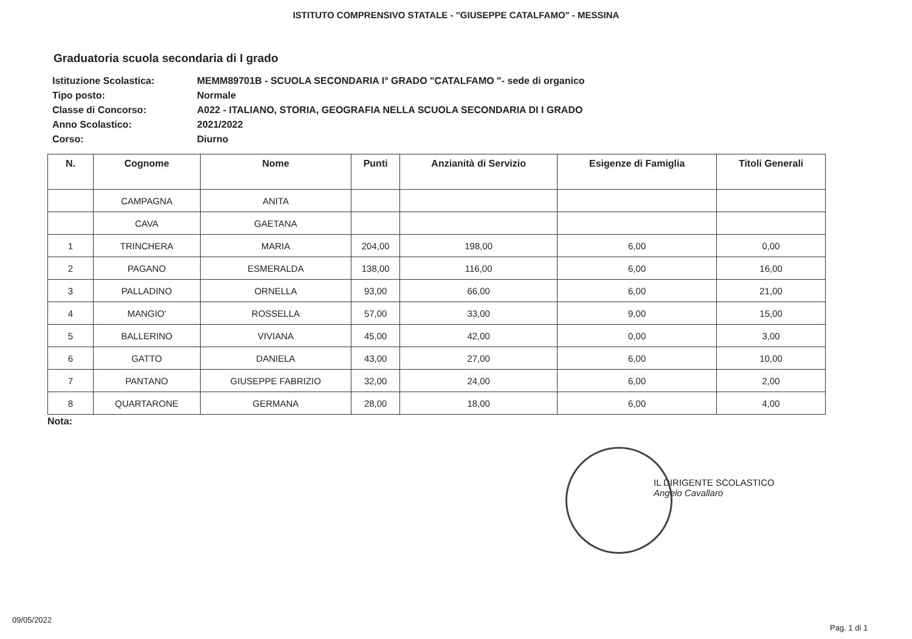ISTITUTO COMPRENSIVO STATALE - "GIUSEPPE CATALFAMO" - MESSINA
Graduatoria scuola secondaria di I grado
| Istituzione Scolastica: | MEMM89701B - SCUOLA SECONDARIA I° GRADO "CATALFAMO "- sede di organico |
| Tipo posto: | Normale |
| Classe di Concorso: | A022 - ITALIANO, STORIA, GEOGRAFIA NELLA SCUOLA SECONDARIA DI I GRADO |
| Anno Scolastico: | 2021/2022 |
| Corso: | Diurno |
| N. | Cognome | Nome | Punti | Anzianità di Servizio | Esigenze di Famiglia | Titoli Generali |
| --- | --- | --- | --- | --- | --- | --- |
| | CAMPAGNA | ANITA | | | | |
| | CAVA | GAETANA | | | | |
| 1 | TRINCHERA | MARIA | 204,00 | 198,00 | 6,00 | 0,00 |
| 2 | PAGANO | ESMERALDA | 138,00 | 116,00 | 6,00 | 16,00 |
| 3 | PALLADINO | ORNELLA | 93,00 | 66,00 | 6,00 | 21,00 |
| 4 | MANGIO' | ROSSELLA | 57,00 | 33,00 | 9,00 | 15,00 |
| 5 | BALLERINO | VIVIANA | 45,00 | 42,00 | 0,00 | 3,00 |
| 6 | GATTO | DANIELA | 43,00 | 27,00 | 6,00 | 10,00 |
| 7 | PANTANO | GIUSEPPE FABRIZIO | 32,00 | 24,00 | 6,00 | 2,00 |
| 8 | QUARTARONE | GERMANA | 28,00 | 18,00 | 6,00 | 4,00 |
Nota:
IL DIRIGENTE SCOLASTICO
Angelo Cavallaro
09/05/2022
Pag. 1 di 1